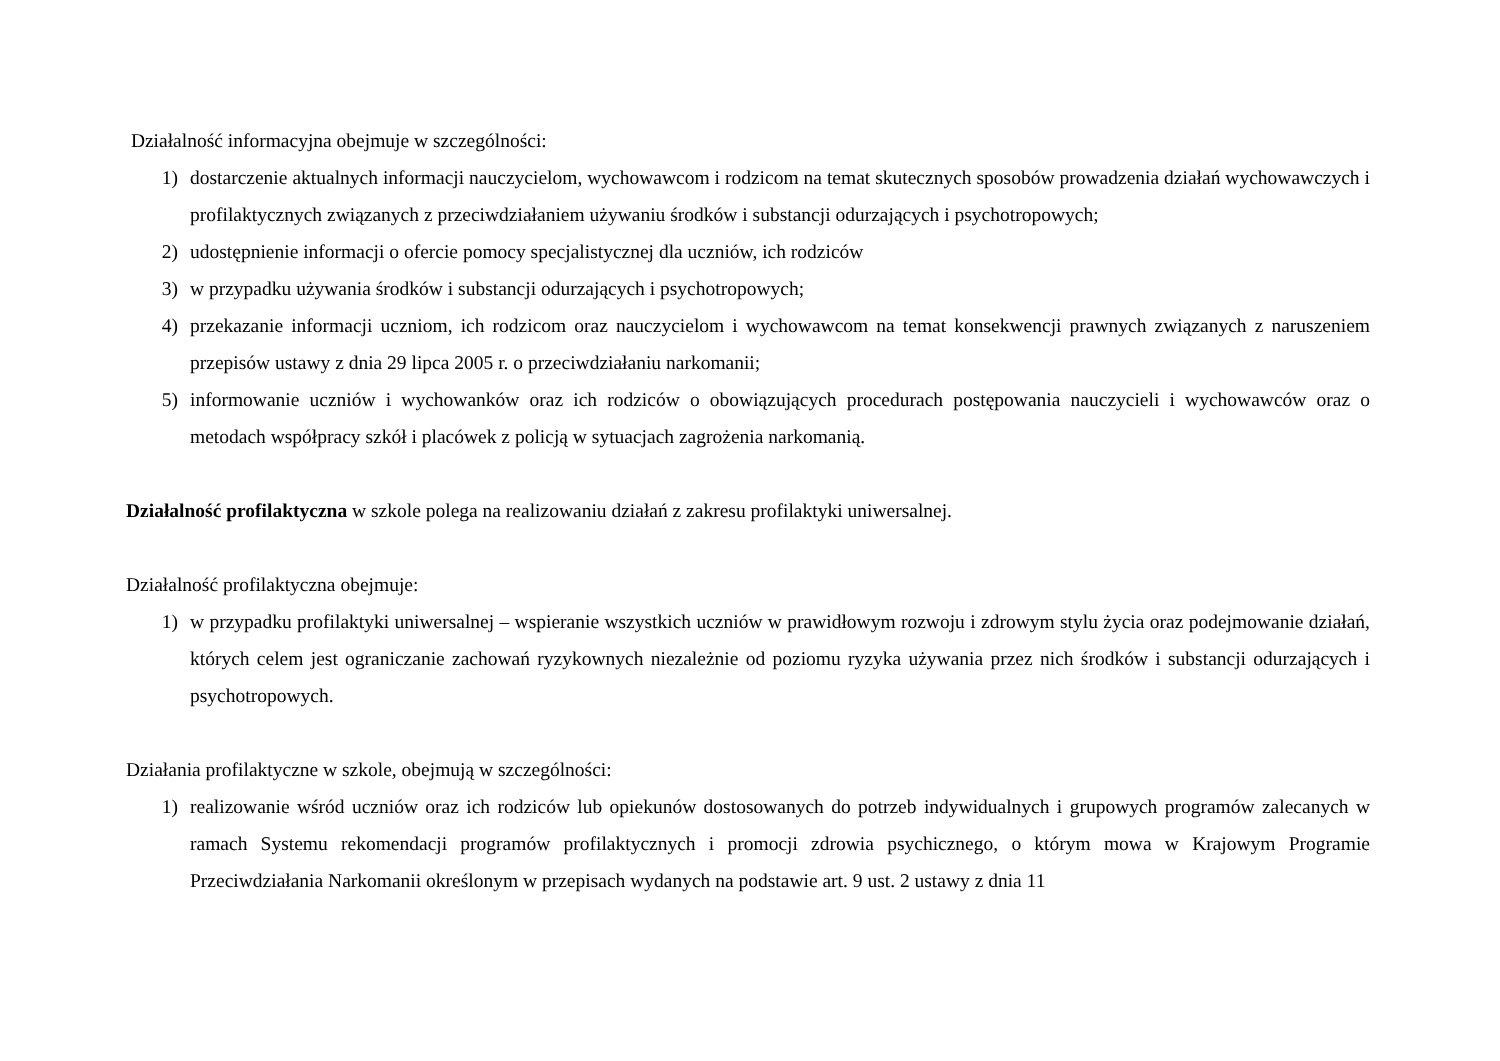Działalność informacyjna obejmuje w szczególności:
1) dostarczenie aktualnych informacji nauczycielom, wychowawcom i rodzicom na temat skutecznych sposobów prowadzenia działań wychowawczych i profilaktycznych związanych z przeciwdziałaniem używaniu środków i substancji odurzających i psychotropowych;
2) udostępnienie informacji o ofercie pomocy specjalistycznej dla uczniów, ich rodziców
3) w przypadku używania środków i substancji odurzających i psychotropowych;
4) przekazanie informacji uczniom, ich rodzicom oraz nauczycielom i wychowawcom na temat konsekwencji prawnych związanych z naruszeniem przepisów ustawy z dnia 29 lipca 2005 r. o przeciwdziałaniu narkomanii;
5) informowanie uczniów i wychowanków oraz ich rodziców o obowiązujących procedurach postępowania nauczycieli i wychowawców oraz o metodach współpracy szkół i placówek z policją w sytuacjach zagrożenia narkomanią.
Działalność profilaktyczna w szkole polega na realizowaniu działań z zakresu profilaktyki uniwersalnej.
Działalność profilaktyczna obejmuje:
1) w przypadku profilaktyki uniwersalnej – wspieranie wszystkich uczniów w prawidłowym rozwoju i zdrowym stylu życia oraz podejmowanie działań, których celem jest ograniczanie zachowań ryzykownych niezależnie od poziomu ryzyka używania przez nich środków i substancji odurzających i psychotropowych.
Działania profilaktyczne w szkole, obejmują w szczególności:
1) realizowanie wśród uczniów oraz ich rodziców lub opiekunów dostosowanych do potrzeb indywidualnych i grupowych programów zalecanych w ramach Systemu rekomendacji programów profilaktycznych i promocji zdrowia psychicznego, o którym mowa w Krajowym Programie Przeciwdziałania Narkomanii określonym w przepisach wydanych na podstawie art. 9 ust. 2 ustawy z dnia 11